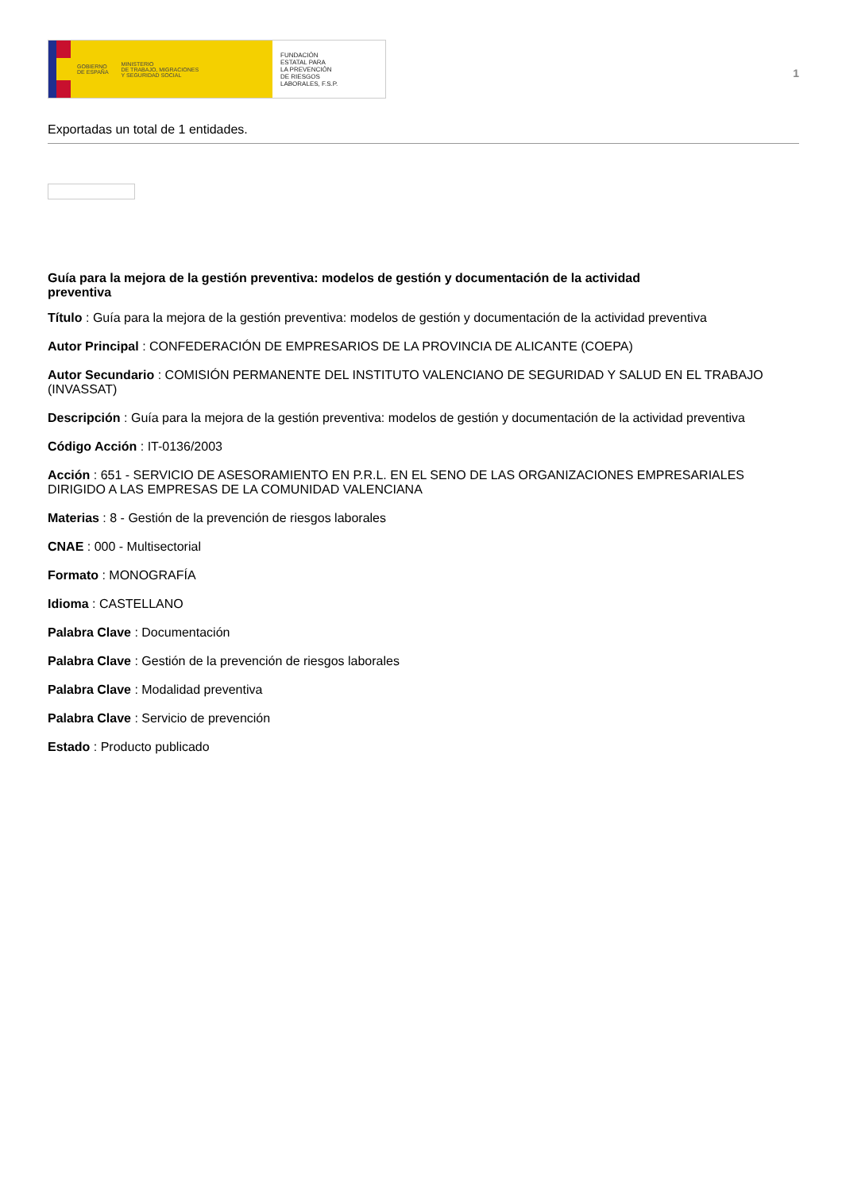GOBIERNO
DE ESPAÑA
MINISTERIO
DE TRABAJO, MIGRACIONES
Y SEGURIDAD SOCIAL
FUNDACIÓN
ESTATAL PARA
LA PREVENCIÓN
DE RIESGOS
LABORALES, F.S.P.
1
Exportadas un total de 1 entidades.
Guía para la mejora de la gestión preventiva: modelos de gestión y documentación de la actividad preventiva
Título : Guía para la mejora de la gestión preventiva: modelos de gestión y documentación de la actividad preventiva
Autor Principal : CONFEDERACIÓN DE EMPRESARIOS DE LA PROVINCIA DE ALICANTE (COEPA)
Autor Secundario : COMISIÓN PERMANENTE DEL INSTITUTO VALENCIANO DE SEGURIDAD Y SALUD EN EL TRABAJO (INVASSAT)
Descripción : Guía para la mejora de la gestión preventiva: modelos de gestión y documentación de la actividad preventiva
Código Acción : IT-0136/2003
Acción : 651 - SERVICIO DE ASESORAMIENTO EN P.R.L. EN EL SENO DE LAS ORGANIZACIONES EMPRESARIALES DIRIGIDO A LAS EMPRESAS DE LA COMUNIDAD VALENCIANA
Materias : 8 - Gestión de la prevención de riesgos laborales
CNAE : 000 - Multisectorial
Formato : MONOGRAFÍA
Idioma : CASTELLANO
Palabra Clave : Documentación
Palabra Clave : Gestión de la prevención de riesgos laborales
Palabra Clave : Modalidad preventiva
Palabra Clave : Servicio de prevención
Estado : Producto publicado